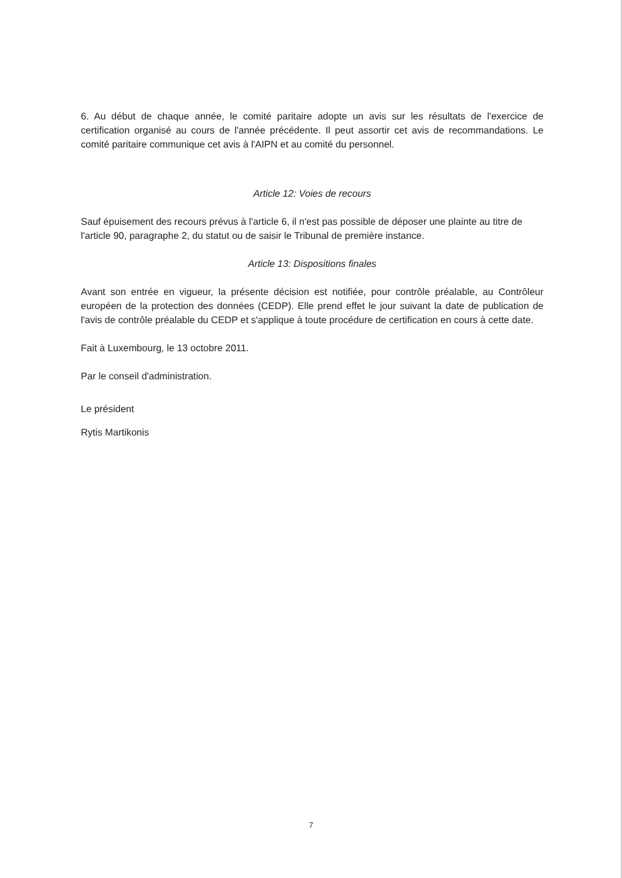6. Au début de chaque année, le comité paritaire adopte un avis sur les résultats de l'exercice de certification organisé au cours de l'année précédente. Il peut assortir cet avis de recommandations. Le comité paritaire communique cet avis à l'AIPN et au comité du personnel.
Article 12: Voies de recours
Sauf épuisement des recours prévus à l'article 6, il n'est pas possible de déposer une plainte au titre de l'article 90, paragraphe 2, du statut ou de saisir le Tribunal de première instance.
Article 13: Dispositions finales
Avant son entrée en vigueur, la présente décision est notifiée, pour contrôle préalable, au Contrôleur européen de la protection des données (CEDP). Elle prend effet le jour suivant la date de publication de l'avis de contrôle préalable du CEDP et s'applique à toute procédure de certification en cours à cette date.
Fait à Luxembourg, le 13 octobre 2011.
Par le conseil d'administration.
Le président
Rytis Martikonis
7